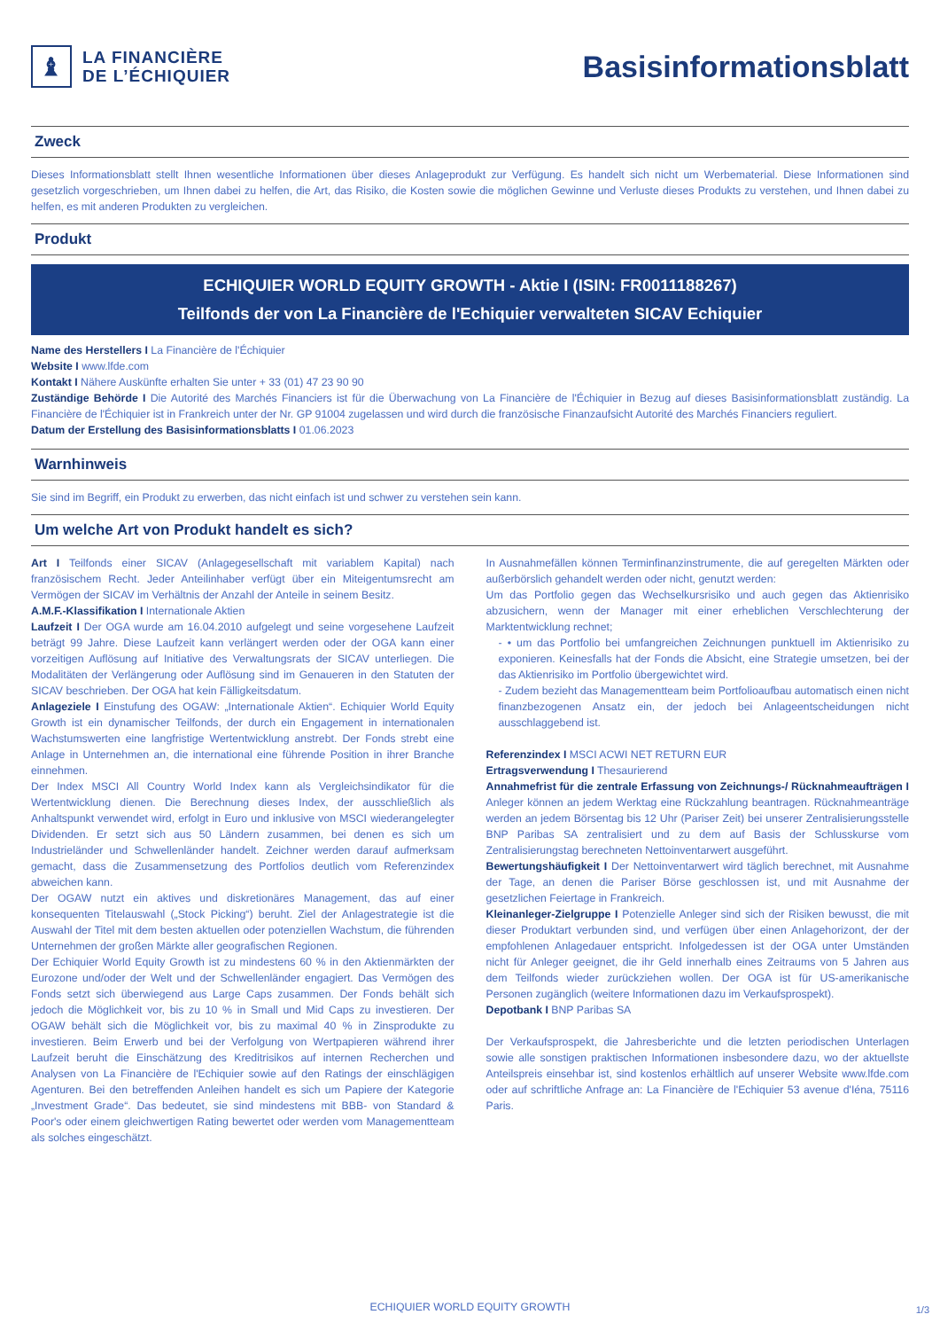♝
LA FINANCIÈRE
DE L’ÉCHIQUIER
Basisinformationsblatt
Zweck
Dieses Informationsblatt stellt Ihnen wesentliche Informationen über dieses Anlageprodukt zur Verfügung. Es handelt sich nicht um Werbematerial. Diese Informationen sind gesetzlich vorgeschrieben, um Ihnen dabei zu helfen, die Art, das Risiko, die Kosten sowie die möglichen Gewinne und Verluste dieses Produkts zu verstehen, und Ihnen dabei zu helfen, es mit anderen Produkten zu vergleichen.
Produkt
ECHIQUIER WORLD EQUITY GROWTH - Aktie I (ISIN: FR0011188267)
Teilfonds der von La Financière de l'Echiquier verwalteten SICAV Echiquier
Name des Herstellers I La Financière de l'Échiquier
Website I www.lfde.com
Kontakt I Nähere Auskünfte erhalten Sie unter + 33 (01) 47 23 90 90
Zuständige Behörde I Die Autorité des Marchés Financiers ist für die Überwachung von La Financière de l'Échiquier in Bezug auf dieses Basisinformationsblatt zuständig. La Financière de l'Échiquier ist in Frankreich unter der Nr. GP 91004 zugelassen und wird durch die französische Finanzaufsicht Autorité des Marchés Financiers reguliert.
Datum der Erstellung des Basisinformationsblatts I 01.06.2023
Warnhinweis
Sie sind im Begriff, ein Produkt zu erwerben, das nicht einfach ist und schwer zu verstehen sein kann.
Um welche Art von Produkt handelt es sich?
Art I Teilfonds einer SICAV (Anlagegesellschaft mit variablem Kapital) nach französischem Recht. Jeder Anteilinhaber verfügt über ein Miteigentumsrecht am Vermögen der SICAV im Verhältnis der Anzahl der Anteile in seinem Besitz.
A.M.F.-Klassifikation I Internationale Aktien
Laufzeit I Der OGA wurde am 16.04.2010 aufgelegt und seine vorgesehene Laufzeit beträgt 99 Jahre. Diese Laufzeit kann verlängert werden oder der OGA kann einer vorzeitigen Auflösung auf Initiative des Verwaltungsrats der SICAV unterliegen. Die Modalitäten der Verlängerung oder Auflösung sind im Genaueren in den Statuten der SICAV beschrieben. Der OGA hat kein Fälligkeitsdatum.
Anlageziele I Einstufung des OGAW: „Internationale Aktien“. Echiquier World Equity Growth ist ein dynamischer Teilfonds, der durch ein Engagement in internationalen Wachstumswerten eine langfristige Wertentwicklung anstrebt. Der Fonds strebt eine Anlage in Unternehmen an, die international eine führende Position in ihrer Branche einnehmen.
Der Index MSCI All Country World Index kann als Vergleichsindikator für die Wertentwicklung dienen. Die Berechnung dieses Index, der ausschließlich als Anhaltspunkt verwendet wird, erfolgt in Euro und inklusive von MSCI wiederangelegter Dividenden. Er setzt sich aus 50 Ländern zusammen, bei denen es sich um Industrieländer und Schwellenländer handelt. Zeichner werden darauf aufmerksam gemacht, dass die Zusammensetzung des Portfolios deutlich vom Referenzindex abweichen kann.
Der OGAW nutzt ein aktives und diskretionäres Management, das auf einer konsequenten Titelauswahl („Stock Picking“) beruht. Ziel der Anlagestrategie ist die Auswahl der Titel mit dem besten aktuellen oder potenziellen Wachstum, die führenden Unternehmen der großen Märkte aller geografischen Regionen.
Der Echiquier World Equity Growth ist zu mindestens 60 % in den Aktienmärkten der Eurozone und/oder der Welt und der Schwellenländer engagiert. Das Vermögen des Fonds setzt sich überwiegend aus Large Caps zusammen. Der Fonds behält sich jedoch die Möglichkeit vor, bis zu 10 % in Small und Mid Caps zu investieren. Der OGAW behält sich die Möglichkeit vor, bis zu maximal 40 % in Zinsprodukte zu investieren. Beim Erwerb und bei der Verfolgung von Wertpapieren während ihrer Laufzeit beruht die Einschätzung des Kreditrisikos auf internen Recherchen und Analysen von La Financière de l'Echiquier sowie auf den Ratings der einschlägigen Agenturen. Bei den betreffenden Anleihen handelt es sich um Papiere der Kategorie „Investment Grade“. Das bedeutet, sie sind mindestens mit BBB- von Standard & Poor's oder einem gleichwertigen Rating bewertet oder werden vom Managementteam als solches eingeschätzt.
In Ausnahmefällen können Terminfinanzinstrumente, die auf geregelten Märkten oder außerbörslich gehandelt werden oder nicht, genutzt werden:
Um das Portfolio gegen das Wechselkursrisiko und auch gegen das Aktienrisiko abzusichern, wenn der Manager mit einer erheblichen Verschlechterung der Marktentwicklung rechnet;
- • um das Portfolio bei umfangreichen Zeichnungen punktuell im Aktienrisiko zu exponieren. Keinesfalls hat der Fonds die Absicht, eine Strategie umsetzen, bei der das Aktienrisiko im Portfolio übergewichtet wird.
- Zudem bezieht das Managementteam beim Portfolioaufbau automatisch einen nicht finanzbezogenen Ansatz ein, der jedoch bei Anlageentscheidungen nicht ausschlaggebend ist.
Referenzindex I MSCI ACWI NET RETURN EUR
Ertragsverwendung I Thesaurierend
Annahmefrist für die zentrale Erfassung von Zeichnungs-/ Rücknahmeaufträgen I Anleger können an jedem Werktag eine Rückzahlung beantragen. Rücknahmeanträge werden an jedem Börsentag bis 12 Uhr (Pariser Zeit) bei unserer Zentralisierungsstelle BNP Paribas SA zentralisiert und zu dem auf Basis der Schlusskurse vom Zentralisierungstag berechneten Nettoinventarwert ausgeführt.
Bewertungshäufigkeit I Der Nettoinventarwert wird täglich berechnet, mit Ausnahme der Tage, an denen die Pariser Börse geschlossen ist, und mit Ausnahme der gesetzlichen Feiertage in Frankreich.
Kleinanleger-Zielgruppe I Potenzielle Anleger sind sich der Risiken bewusst, die mit dieser Produktart verbunden sind, und verfügen über einen Anlagehorizont, der der empfohlenen Anlagedauer entspricht. Infolgedessen ist der OGA unter Umständen nicht für Anleger geeignet, die ihr Geld innerhalb eines Zeitraums von 5 Jahren aus dem Teilfonds wieder zurückziehen wollen. Der OGA ist für US-amerikanische Personen zugänglich (weitere Informationen dazu im Verkaufsprospekt).
Depotbank I BNP Paribas SA
Der Verkaufsprospekt, die Jahresberichte und die letzten periodischen Unterlagen sowie alle sonstigen praktischen Informationen insbesondere dazu, wo der aktuellste Anteilspreis einsehbar ist, sind kostenlos erhältlich auf unserer Website www.lfde.com oder auf schriftliche Anfrage an: La Financière de l'Echiquier 53 avenue d'Iéna, 75116 Paris.
ECHIQUIER WORLD EQUITY GROWTH 1/3